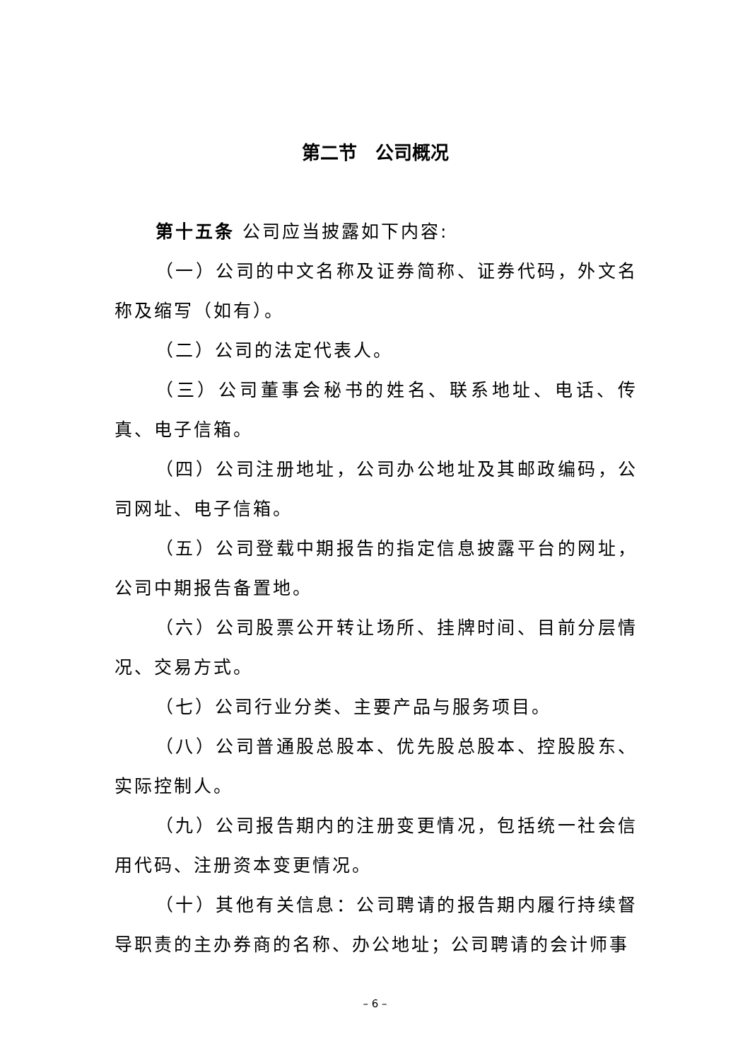第二节　公司概况
第十五条 公司应当披露如下内容:
（一）公司的中文名称及证券简称、证券代码，外文名称及缩写（如有）。
（二）公司的法定代表人。
（三）公司董事会秘书的姓名、联系地址、电话、传真、电子信箱。
（四）公司注册地址，公司办公地址及其邮政编码，公司网址、电子信箱。
（五）公司登载中期报告的指定信息披露平台的网址，公司中期报告备置地。
（六）公司股票公开转让场所、挂牌时间、目前分层情况、交易方式。
（七）公司行业分类、主要产品与服务项目。
（八）公司普通股总股本、优先股总股本、控股股东、实际控制人。
（九）公司报告期内的注册变更情况，包括统一社会信用代码、注册资本变更情况。
（十）其他有关信息：公司聘请的报告期内履行持续督导职责的主办券商的名称、办公地址；公司聘请的会计师事
– 6 –